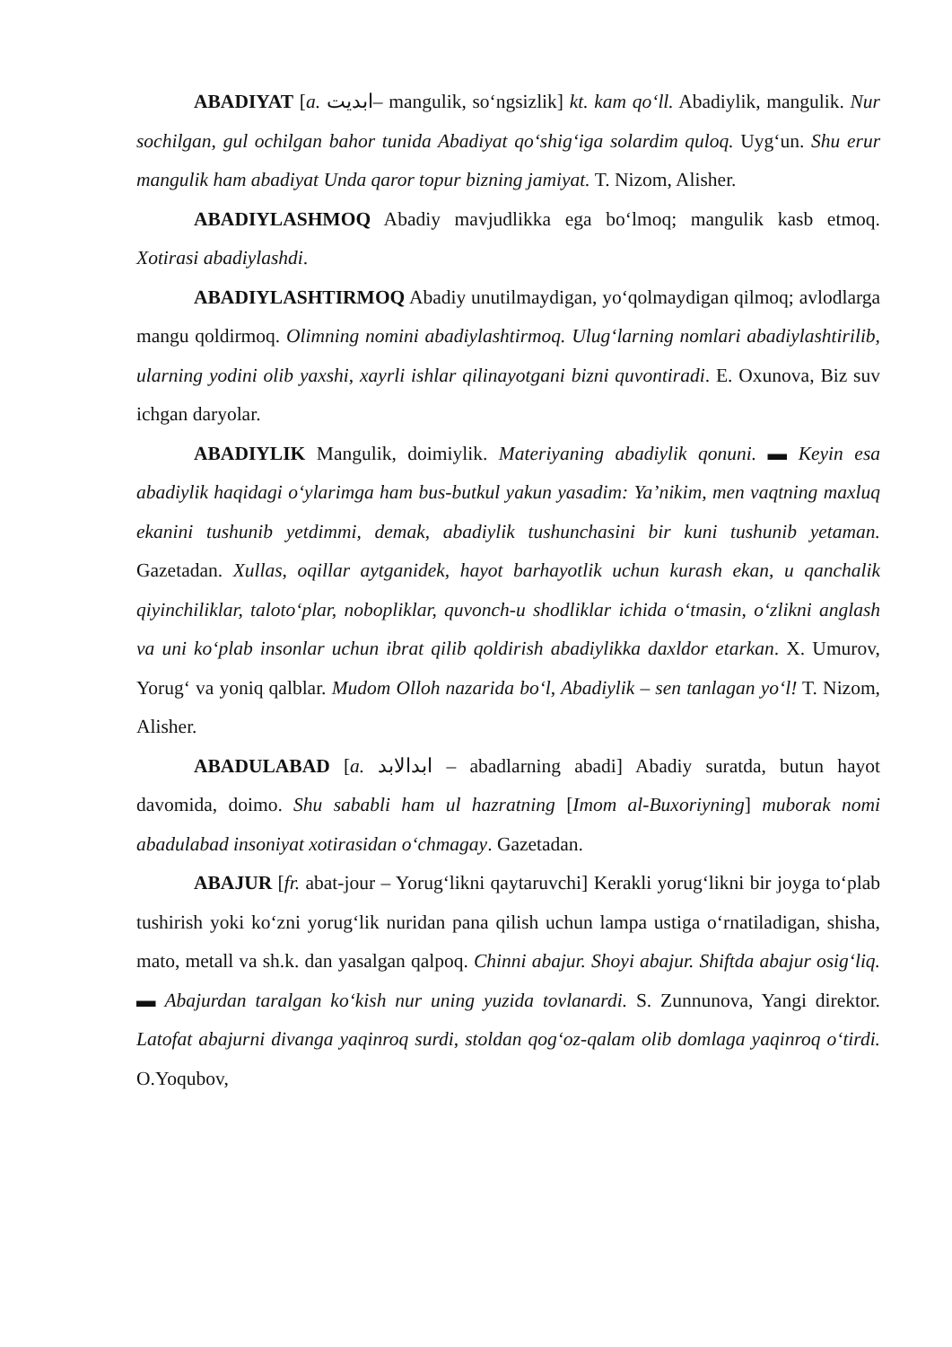ABADIYAT [a. ابدیت– mangulik, so‘ngsizlik] kt. kam qo‘ll. Abadiylik, mangulik. Nur sochilgan, gul ochilgan bahor tunida Abadiyat qo‘shig‘iga solardim quloq. Uyg‘un. Shu erur mangulik ham abadiyat Unda qaror topur bizning jamiyat. T. Nizom, Alisher.
ABADIYLASHMOQ Abadiy mavjudlikka ega bo‘lmoq; mangulik kasb etmoq. Xotirasi abadiylashdi.
ABADIYLASHTIRMOQ Abadiy unutilmaydigan, yo‘qolmaydigan qilmoq; avlodlarga mangu qoldirmoq. Olimning nomini abadiylashtirmoq. Ulug‘larning nomlari abadiylashtirilib, ularning yodini olib yaxshi, xayrli ishlar qilinayotgani bizni quvontiradi. E. Oxunova, Biz suv ichgan daryolar.
ABADIYLIK Mangulik, doimiylik. Materiyaning abadiylik qonuni. ▬ Keyin esa abadiylik haqidagi o‘ylarimga ham bus-butkul yakun yasadim: Ya’nikim, men vaqtning maxluq ekanini tushunib yetdimmi, demak, abadiylik tushunchasini bir kuni tushunib yetaman. Gazetadan. Xullas, oqillar aytganidek, hayot barhayotlik uchun kurash ekan, u qanchalik qiyinchiliklar, taloto‘plar, nobopliklar, quvonch-u shodliklar ichida o‘tmasin, o‘zlikni anglash va uni ko‘plab insonlar uchun ibrat qilib qoldirish abadiylikka daxldor etarkan. X. Umurov, Yorug‘ va yoniq qalblar. Mudom Olloh nazarida bo‘l, Abadiylik – sen tanlagan yo‘l! T. Nizom, Alisher.
ABADULABAD [a. ابدالابد – abadlarning abadi] Abadiy suratda, butun hayot davomida, doimo. Shu sababli ham ul hazratning [Imom al-Buxoriyning] muborak nomi abadulabad insoniyat xotirasidan o‘chmagay. Gazetadan.
ABAJUR [fr. abat-jour – Yorug‘likni qaytaruvchi] Kerakli yorug‘likni bir joyga to‘plab tushirish yoki ko‘zni yorug‘lik nuridan pana qilish uchun lampa ustiga o‘rnatiladigan, shisha, mato, metall va sh.k. dan yasalgan qalpoq. Chinni abajur. Shoyi abajur. Shiftda abajur osig‘liq. ▬ Abajurdan taralgan ko‘kish nur uning yuzida tovlanardi. S. Zunnunova, Yangi direktor. Latofat abajurni divanga yaqinroq surdi, stoldan qog‘oz-qalam olib domlaga yaqinroq o‘tirdi. O.Yoqubov,